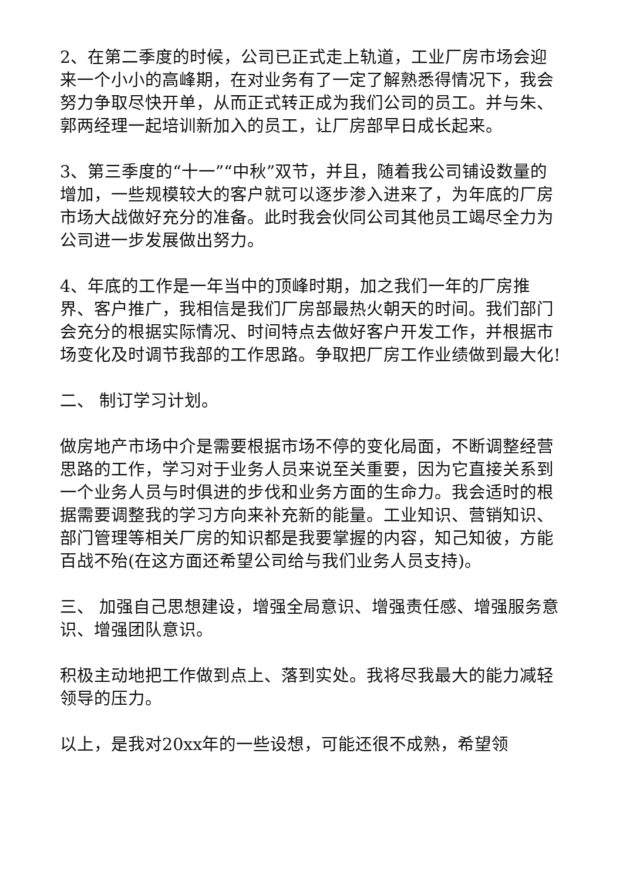2、在第二季度的时候，公司已正式走上轨道，工业厂房市场会迎来一个小小的高峰期，在对业务有了一定了解熟悉得情况下，我会努力争取尽快开单，从而正式转正成为我们公司的员工。并与朱、郭两经理一起培训新加入的员工，让厂房部早日成长起来。
3、第三季度的“十一”“中秋”双节，并且，随着我公司铺设数量的增加，一些规模较大的客户就可以逐步渗入进来了，为年底的厂房市场大战做好充分的准备。此时我会伙同公司其他员工竭尽全力为公司进一步发展做出努力。
4、年底的工作是一年当中的顶峰时期，加之我们一年的厂房推界、客户推广，我相信是我们厂房部最热火朝天的时间。我们部门会充分的根据实际情况、时间特点去做好客户开发工作，并根据市场变化及时调节我部的工作思路。争取把厂房工作业绩做到最大化!
二、 制订学习计划。
做房地产市场中介是需要根据市场不停的变化局面，不断调整经营思路的工作，学习对于业务人员来说至关重要，因为它直接关系到一个业务人员与时俱进的步伐和业务方面的生命力。我会适时的根据需要调整我的学习方向来补充新的能量。工业知识、营销知识、部门管理等相关厂房的知识都是我要掌握的内容，知己知彼，方能百战不殆(在这方面还希望公司给与我们业务人员支持)。
三、 加强自己思想建设，增强全局意识、增强责任感、增强服务意识、增强团队意识。
积极主动地把工作做到点上、落到实处。我将尽我最大的能力减轻领导的压力。
以上，是我对20xx年的一些设想，可能还很不成熟，希望领